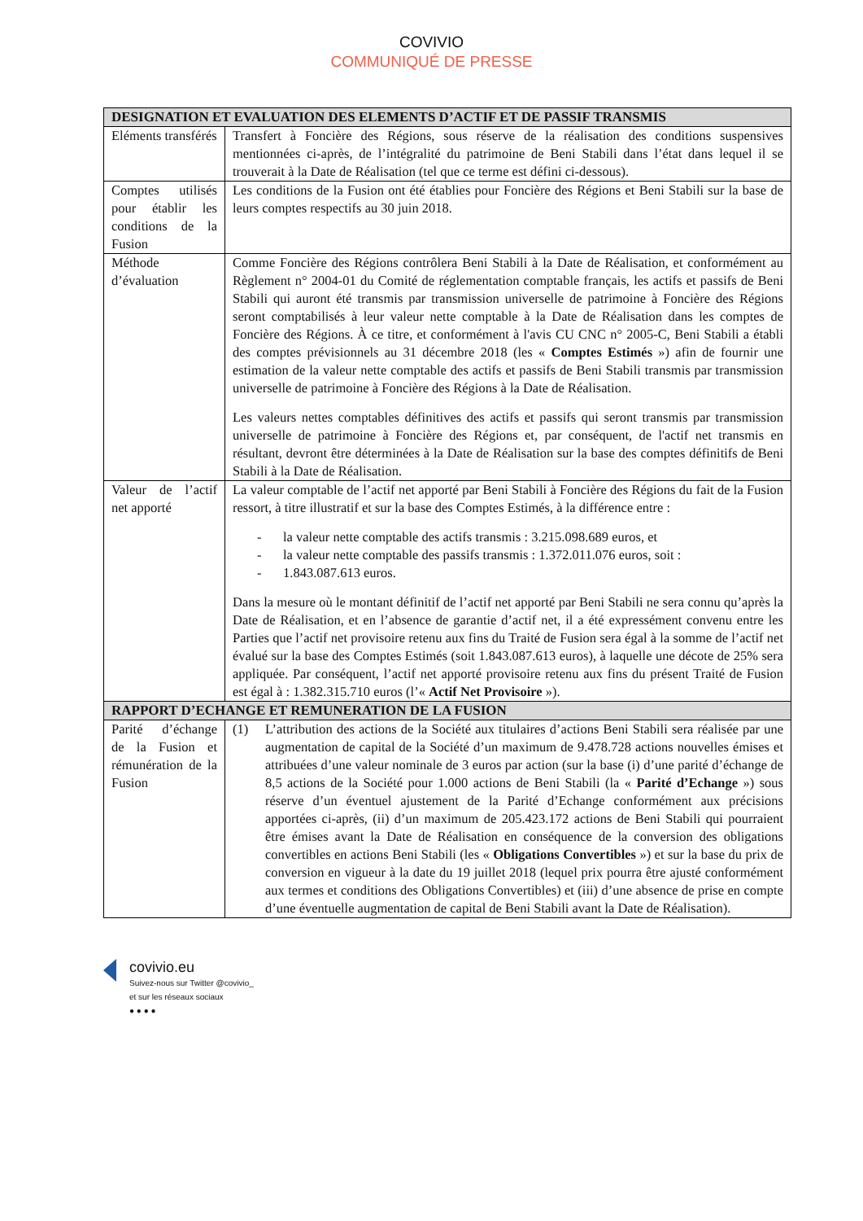COVIVIO
COMMUNIQUÉ DE PRESSE
| DESIGNATION ET EVALUATION DES ELEMENTS D’ACTIF ET DE PASSIF TRANSMIS | |
| --- | --- |
| Eléments transférés | Transfert à Foncière des Régions, sous réserve de la réalisation des conditions suspensives mentionnées ci-après, de l’intégralité du patrimoine de Beni Stabili dans l’état dans lequel il se trouverait à la Date de Réalisation (tel que ce terme est défini ci-dessous). |
| Comptes utilisés pour établir les conditions de la Fusion | Les conditions de la Fusion ont été établies pour Foncière des Régions et Beni Stabili sur la base de leurs comptes respectifs au 30 juin 2018. |
| Méthode d’évaluation | Comme Foncière des Régions contrôlera Beni Stabili à la Date de Réalisation, et conformément au Règlement n° 2004-01 du Comité de réglementation comptable français, les actifs et passifs de Beni Stabili qui auront été transmis par transmission universelle de patrimoine à Foncière des Régions seront comptabilisés à leur valeur nette comptable à la Date de Réalisation dans les comptes de Foncière des Régions. À ce titre, et conformément à l'avis CU CNC n° 2005-C, Beni Stabili a établi des comptes prévisionnels au 31 décembre 2018 (les « Comptes Estimés ») afin de fournir une estimation de la valeur nette comptable des actifs et passifs de Beni Stabili transmis par transmission universelle de patrimoine à Foncière des Régions à la Date de Réalisation. Les valeurs nettes comptables définitives des actifs et passifs qui seront transmis par transmission universelle de patrimoine à Foncière des Régions et, par conséquent, de l'actif net transmis en résultant, devront être déterminées à la Date de Réalisation sur la base des comptes définitifs de Beni Stabili à la Date de Réalisation. |
| Valeur de l’actif net apporté | La valeur comptable de l’actif net apporté par Beni Stabili à Foncière des Régions du fait de la Fusion ressort, à titre illustratif et sur la base des Comptes Estimés, à la différence entre : - la valeur nette comptable des actifs transmis : 3.215.098.689 euros, et - la valeur nette comptable des passifs transmis : 1.372.011.076 euros, soit : - 1.843.087.613 euros. Dans la mesure où le montant définitif de l’actif net apporté par Beni Stabili ne sera connu qu’après la Date de Réalisation, et en l’absence de garantie d’actif net, il a été expressément convenu entre les Parties que l’actif net provisoire retenu aux fins du Traité de Fusion sera égal à la somme de l’actif net évalué sur la base des Comptes Estimés (soit 1.843.087.613 euros), à laquelle une décote de 25% sera appliquée. Par conséquent, l’actif net apporté provisoire retenu aux fins du présent Traité de Fusion est égal à : 1.382.315.710 euros (l’« Actif Net Provisoire »). |
| RAPPORT D’ECHANGE ET REMUNERATION DE LA FUSION | |
| Parité d’échange de la Fusion et rémunération de la Fusion | (1) L’attribution des actions de la Société aux titulaires d’actions Beni Stabili sera réalisée par une augmentation de capital de la Société d’un maximum de 9.478.728 actions nouvelles émises et attribuées d’une valeur nominale de 3 euros par action (sur la base (i) d’une parité d’échange de 8,5 actions de la Société pour 1.000 actions de Beni Stabili (la « Parité d’Echange ») sous réserve d’un éventuel ajustement de la Parité d’Echange conformément aux précisions apportées ci-après, (ii) d’un maximum de 205.423.172 actions de Beni Stabili qui pourraient être émises avant la Date de Réalisation en conséquence de la conversion des obligations convertibles en actions Beni Stabili (les « Obligations Convertibles ») et sur la base du prix de conversion en vigueur à la date du 19 juillet 2018 (lequel prix pourra être ajusté conformément aux termes et conditions des Obligations Convertibles) et (iii) d’une absence de prise en compte d’une éventuelle augmentation de capital de Beni Stabili avant la Date de Réalisation). |
covivio.eu
Suivez-nous sur Twitter @covivio_
et sur les réseaux sociaux
● ● ● ●